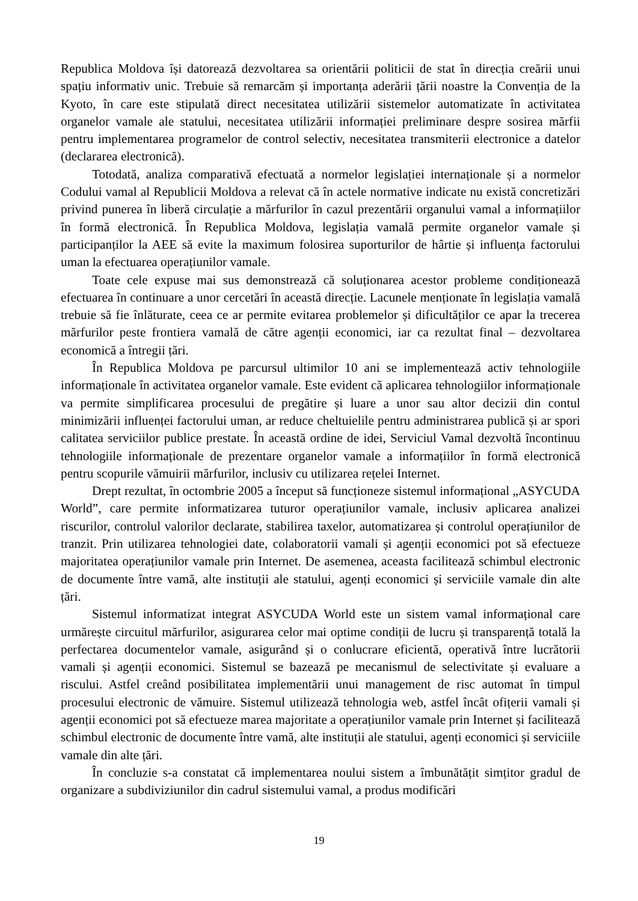Republica Moldova își datorează dezvoltarea sa orientării politicii de stat în direcția creării unui spațiu informativ unic. Trebuie să remarcăm și importanța aderării țării noastre la Convenția de la Kyoto, în care este stipulată direct necesitatea utilizării sistemelor automatizate în activitatea organelor vamale ale statului, necesitatea utilizării informației preliminare despre sosirea mărfii pentru implementarea programelor de control selectiv, necesitatea transmiterii electronice a datelor (declararea electronică).
Totodată, analiza comparativă efectuată a normelor legislației internaționale și a normelor Codului vamal al Republicii Moldova a relevat că în actele normative indicate nu există concretizări privind punerea în liberă circulație a mărfurilor în cazul prezentării organului vamal a informațiilor în formă electronică. În Republica Moldova, legislația vamală permite organelor vamale și participanților la AEE să evite la maximum folosirea suporturilor de hârtie și influența factorului uman la efectuarea operațiunilor vamale.
Toate cele expuse mai sus demonstrează că soluționarea acestor probleme condiționează efectuarea în continuare a unor cercetări în această direcție. Lacunele menționate în legislația vamală trebuie să fie înlăturate, ceea ce ar permite evitarea problemelor și dificultăților ce apar la trecerea mărfurilor peste frontiera vamală de către agenții economici, iar ca rezultat final – dezvoltarea economică a întregii țări.
În Republica Moldova pe parcursul ultimilor 10 ani se implementează activ tehnologiile informaționale în activitatea organelor vamale. Este evident că aplicarea tehnologiilor informaționale va permite simplificarea procesului de pregătire și luare a unor sau altor decizii din contul minimizării influenței factorului uman, ar reduce cheltuielile pentru administrarea publică și ar spori calitatea serviciilor publice prestate. În această ordine de idei, Serviciul Vamal dezvoltă încontinuu tehnologiile informaționale de prezentare organelor vamale a informațiilor în formă electronică pentru scopurile vămuirii mărfurilor, inclusiv cu utilizarea rețelei Internet.
Drept rezultat, în octombrie 2005 a început să funcționeze sistemul informațional „ASYCUDA World”, care permite informatizarea tuturor operațiunilor vamale, inclusiv aplicarea analizei riscurilor, controlul valorilor declarate, stabilirea taxelor, automatizarea și controlul operațiunilor de tranzit. Prin utilizarea tehnologiei date, colaboratorii vamali și agenții economici pot să efectueze majoritatea operațiunilor vamale prin Internet. De asemenea, aceasta facilitează schimbul electronic de documente între vamă, alte instituții ale statului, agenți economici și serviciile vamale din alte țări.
Sistemul informatizat integrat ASYCUDA World este un sistem vamal informațional care urmărește circuitul mărfurilor, asigurarea celor mai optime condiții de lucru și transparență totală la perfectarea documentelor vamale, asigurând și o conlucrare eficientă, operativă între lucrătorii vamali și agenții economici. Sistemul se bazează pe mecanismul de selectivitate și evaluare a riscului. Astfel creând posibilitatea implementării unui management de risc automat în timpul procesului electronic de vămuire. Sistemul utilizează tehnologia web, astfel încât ofițerii vamali și agenții economici pot să efectueze marea majoritate a operațiunilor vamale prin Internet și facilitează schimbul electronic de documente între vamă, alte instituții ale statului, agenți economici și serviciile vamale din alte țări.
În concluzie s-a constatat că implementarea noului sistem a îmbunătățit simțitor gradul de organizare a subdiviziunilor din cadrul sistemului vamal, a produs modificări
19